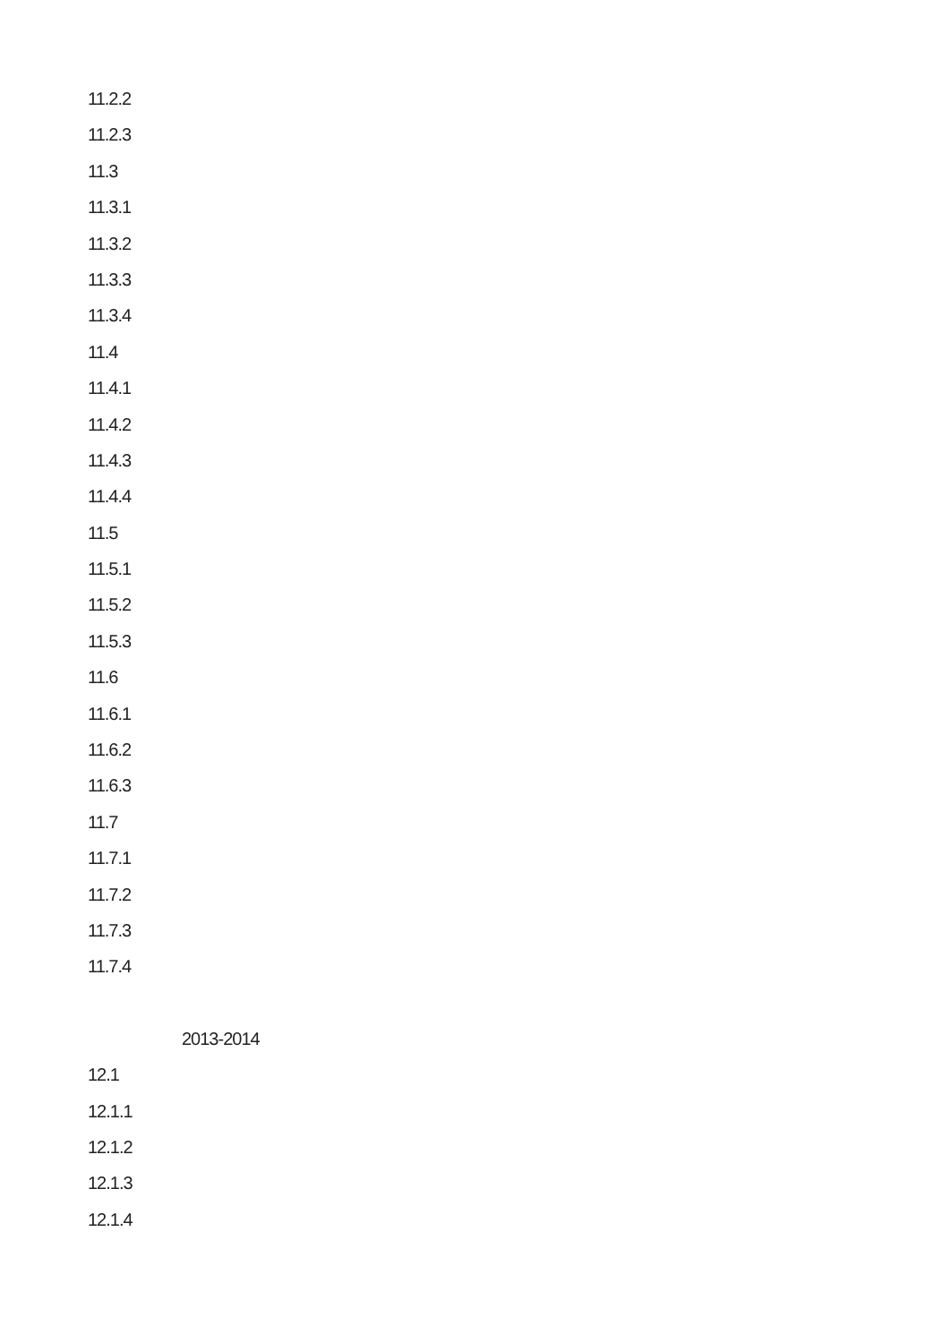11.2.2
11.2.3
11.3
11.3.1
11.3.2
11.3.3
11.3.4
11.4
11.4.1
11.4.2
11.4.3
11.4.4
11.5
11.5.1
11.5.2
11.5.3
11.6
11.6.1
11.6.2
11.6.3
11.7
11.7.1
11.7.2
11.7.3
11.7.4
2013-2014
12.1
12.1.1
12.1.2
12.1.3
12.1.4